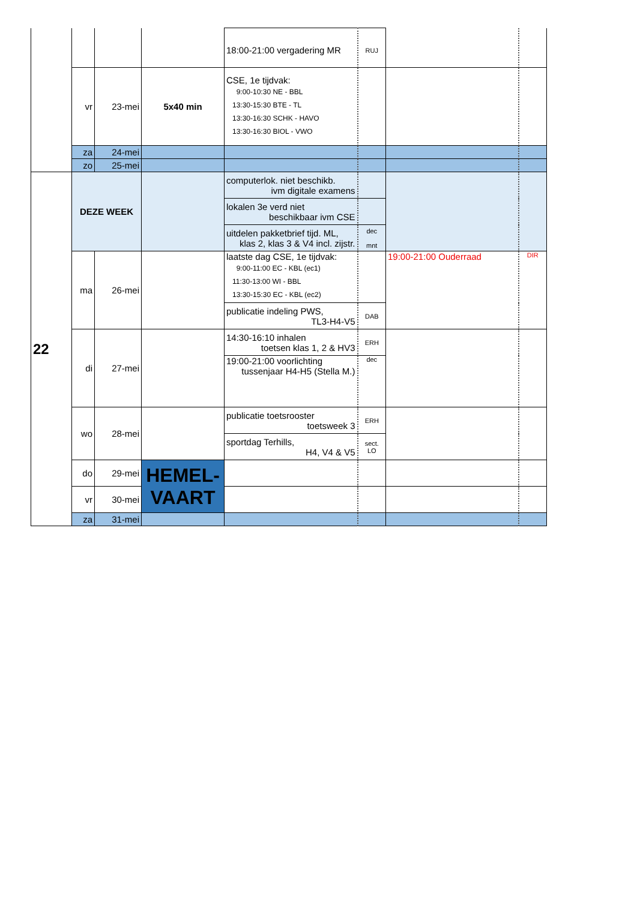| | | | | 18:00-21:00 vergadering MR | RUJ | | |
| | vr | 23-mei | 5x40 min | CSE, 1e tijdvak: 9:00-10:30 NE - BBL 13:30-15:30 BTE - TL 13:30-16:30 SCHK - HAVO 13:30-16:30 BIOL - VWO | | | |
| | za | 24-mei | | | | | |
| | zo | 25-mei | | | | | |
| 22 | DEZE WEEK | | | computerlok. niet beschikb. ivm digitale examens | | | |
| | | | | lokalen 3e verd niet beschikbaar ivm CSE | | | |
| | | | | uitdelen pakketbrief tijd. ML, klas 2, klas 3 & V4 incl. zijstr. | dec mnt | | |
| | ma | 26-mei | | laatste dag CSE, 1e tijdvak: 9:00-11:00 EC - KBL (ec1) 11:30-13:00 WI - BBL 13:30-15:30 EC - KBL (ec2) | | 19:00-21:00 Ouderraad | DIR |
| | | | | publicatie indeling PWS, TL3-H4-V5 | DAB | | |
| | di | 27-mei | | 14:30-16:10 inhalen toetsen klas 1, 2 & HV3 | ERH | | |
| | | | | 19:00-21:00 voorlichting tussenjaar H4-H5 (Stella M.) | dec | | |
| | wo | 28-mei | | publicatie toetsrooster toetsweek 3 | ERH | | |
| | | | | sportdag Terhills, H4, V4 & V5 | sect. LO | | |
| | do | 29-mei | HEMEL- VAART | | | | |
| | vr | 30-mei | | | | | |
| | za | 31-mei | | | | | |